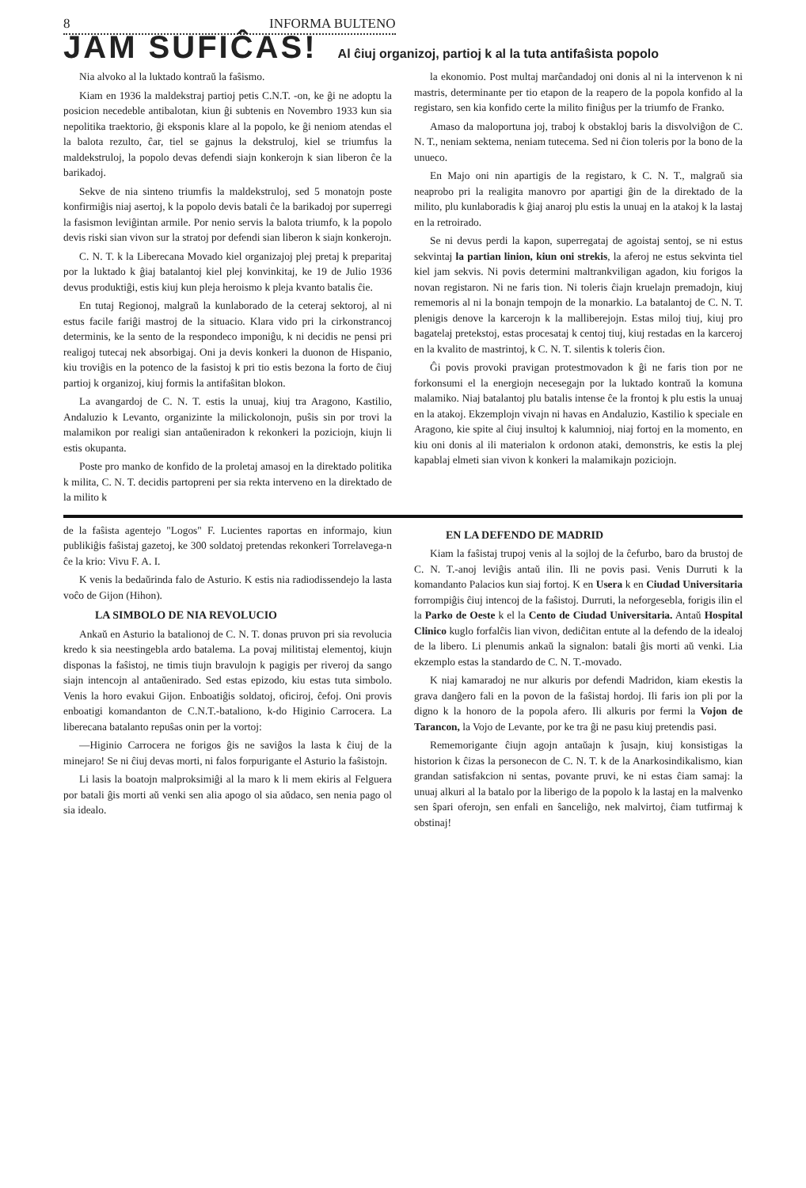8 INFORMA BULTENO
JAM SUFIĈAS! Al ĉiuj organizoj, partioj k al la tuta antifaŝista popolo
Nia alvoko al la luktado kontraŭ la faŝismo.
Kiam en 1936 la maldekstraj partioj petis C.N.T. -on, ke ĝi ne adoptu la posicion necedeble antibalotan, kiun ĝi subtenis en Novembro 1933 kun sia nepolitika traektorio, ĝi eksponis klare al la popolo, ke ĝi neniom atendas el la balota rezulto, ĉar, tiel se gajnus la dekstruloj, kiel se triumfus la maldekstruloj, la popolo devas defendi siajn konkerojn k sian liberon ĉe la barikadoj.
Sekve de nia sinteno triumfis la maldekstruloj, sed 5 monatojn poste konfirmiĝis niaj asertoj, k la popolo devis batali ĉe la barikadoj por superregi la fasismon leviĝintan armile. Por nenio servis la balota triumfo, k la popolo devis riski sian vivon sur la stratoj por defendi sian liberon k siajn konkerojn.
C. N. T. k la Liberecana Movado kiel organizajoj plej pretaj k preparitaj por la luktado k ĝiaj batalantoj kiel plej konvinkitaj, ke 19 de Julio 1936 devus produktiĝi, estis kiuj kun pleja heroismo k pleja kvanto batalis ĉie.
En tutaj Regionoj, malgraŭ la kunlaborado de la ceteraj sektoroj, al ni estus facile fariĝi mastroj de la situacio. Klara vido pri la cirkonstrancoj determinis, ke la sento de la respondeco imponiĝu, k ni decidis ne pensi pri realigoj tutecaj nek absorbigaj. Oni ja devis konkeri la duonon de Hispanio, kiu troviĝis en la potenco de la fasistoj k pri tio estis bezona la forto de ĉiuj partioj k organizoj, kiuj formis la antifaŝitan blokon.
La avangardoj de C. N. T. estis la unuaj, kiuj tra Aragono, Kastilio, Andaluzio k Levanto, organizinte la milickolonojn, puŝis sin por trovi la malamikon por realigi sian antaŭeniradon k rekonkeri la poziciojn, kiujn li estis okupanta.
Poste pro manko de konfido de la proletaj amasoj en la direktado politika k milita, C. N. T. decidis partopreni per sia rekta interveno en la direktado de la milito k
la ekonomio. Post multaj marĉandadoj oni donis al ni la intervenon k ni mastris, determinante per tio etapon de la reapero de la popola konfido al la registaro, sen kia konfido certe la milito finiĝus per la triumfo de Franko.
Amaso da maloportuna joj, traboj k obstakloj baris la disvolviĝon de C. N. T., neniam sektema, neniam tutecema. Sed ni ĉion toleris por la bono de la unueco.
En Majo oni nin apartigis de la registaro, k C. N. T., malgraŭ sia neaprobo pri la realigita manovro por apartigi ĝin de la direktado de la milito, plu kunlaboradis k ĝiaj anaroj plu estis la unuaj en la atakoj k la lastaj en la retroirado.
Se ni devus perdi la kapon, superregataj de agoistaj sentoj, se ni estus sekvintaj la partian linion, kiun oni strekis, la aferoj ne estus sekvinta tiel kiel jam sekvis. Ni povis determini maltrankviligan agadon, kiu forigos la novan registaron. Ni ne faris tion. Ni toleris ĉiajn kruelajn premadojn, kiuj rememoris al ni la bonajn tempojn de la monarkio. La batalantoj de C. N. T. plenigis denove la karcerojn k la malliberejojn. Estas miloj tiuj, kiuj pro bagatelaj pretekstoj, estas procesataj k centoj tiuj, kiuj restadas en la karceroj en la kvalito de mastrintoj, k C. N. T. silentis k toleris ĉion.
Ĝi povis provoki pravigan protestmovadon k ĝi ne faris tion por ne forkonsumi el la energiojn necesegajn por la luktado kontraŭ la komuna malamiko. Niaj batalantoj plu batalis intense ĉe la frontoj k plu estis la unuaj en la atakoj. Ekzemplojn vivajn ni havas en Andaluzio, Kastilio k speciale en Aragono, kie spite al ĉiuj insultoj k kalumnioj, niaj fortoj en la momento, en kiu oni donis al ili materialon k ordonon ataki, demonstris, ke estis la plej kapablaj elmeti sian vivon k konkeri la malamikajn poziciojn.
de la faŝista agentejo "Logos" F. Lucientes raportas en informajo, kiun publikiĝis faŝistaj gazetoj, ke 300 soldatoj pretendas rekonkeri Torrelavega-n ĉe la krio: Vivu F. A. I.
K venis la bedaŭrinda falo de Asturio. K estis nia radiodissendejo la lasta voĉo de Gijon (Hihon).
LA SIMBOLO DE NIA REVOLUCIO
Ankaŭ en Asturio la batalionoj de C. N. T. donas pruvon pri sia revolucia kredo k sia neestingebla ardo batalema. La povaj militistaj elementoj, kiujn disponas la faŝistoj, ne timis tiujn bravulojn k pagigis per riveroj da sango siajn intencojn al antaŭenirado. Sed estas epizodo, kiu estas tuta simbolo. Venis la horo evakui Gijon. Enboatiĝis soldatoj, oficiroj, ĉefoj. Oni provis enboatigi komandanton de C.N.T.-bataliono, k-do Higinio Carrocera. La liberecana batalanto repuŝas onin per la vortoj:
—Higinio Carrocera ne forigos ĝis ne saviĝos la lasta k ĉiuj de la minejaro! Se ni ĉiuj devas morti, ni falos forpurigante el Asturio la faŝistojn.
Li lasis la boatojn malproksimiĝi al la maro k li mem ekiris al Felguera por batali ĝis morti aŭ venki sen alia apogo ol sia aŭdaco, sen nenia pago ol sia idealo.
EN LA DEFENDO DE MADRID
Kiam la faŝistaj trupoj venis al la sojloj de la ĉefurbo, baro da brustoj de C. N. T.-anoj leviĝis antaŭ ilin. Ili ne povis pasi. Venis Durruti k la komandanto Palacios kun siaj fortoj. K en Usera k en Ciudad Universitaria forrompiĝis ĉiuj intencoj de la faŝistoj. Durruti, la neforgesebla, forigis ilin el la Parko de Oeste k el la Cento de Ciudad Universitaria. Antaŭ Hospital Clinico kuglo forfalĉis lian vivon, dediĉitan entute al la defendo de la idealoj de la libero. Li plenumis ankaŭ la signalon: batali ĝis morti aŭ venki. Lia ekzemplo estas la standardo de C. N. T.-movado.
K niaj kamaradoj ne nur alkuris por defendi Madridon, kiam ekestis la grava danĝero fali en la povon de la faŝistaj hordoj. Ili faris ion pli por la digno k la honoro de la popola afero. Ili alkuris por fermi la Vojon de Tarancon, la Vojo de Levante, por ke tra ĝi ne pasu kiuj pretendis pasi.
Rememorigante ĉiujn agojn antaŭajn k ĵusajn, kiuj konsistigas la historion k ĉizas la personecon de C. N. T. k de la Anarkosindikalismo, kian grandan satisfakcion ni sentas, povante pruvi, ke ni estas ĉiam samaj: la unuaj alkuri al la batalo por la liberigo de la popolo k la lastaj en la malvenko sen ŝpari oferojn, sen enfali en ŝanceliĝo, nek malvirtoj, ĉiam tutfirmaj k obstinaj!